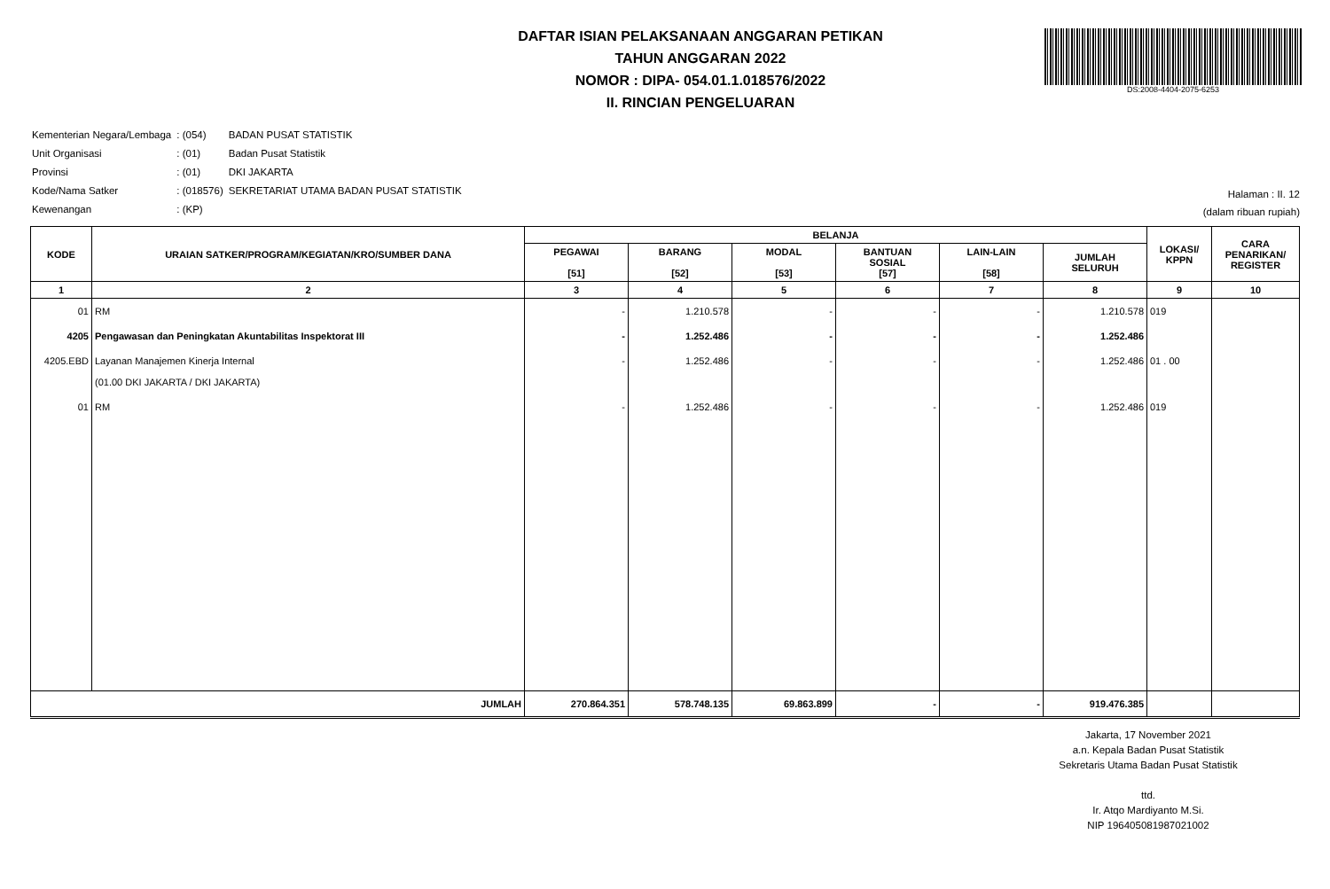DAFTAR ISIAN PELAKSANAAN ANGGARAN PETIKAN
TAHUN ANGGARAN 2022
NOMOR : DIPA- 054.01.1.018576/2022
II. RINCIAN PENGELUARAN
DS:2008-4404-2075-6253
| Kementerian Negara/Lembaga | : (054) | BADAN PUSAT STATISTIK |
| Unit Organisasi | : (01) | Badan Pusat Statistik |
| Provinsi | : (01) | DKI JAKARTA |
| Kode/Nama Satker | : (018576) | SEKRETARIAT UTAMA BADAN PUSAT STATISTIK |
| Kewenangan | : (KP) | |
Halaman : II. 12
(dalam ribuan rupiah)
| KODE | URAIAN SATKER/PROGRAM/KEGIATAN/KRO/SUMBER DANA | BELANJA | | | | | | LOKASI/ KPPN | CARA PENARIKAN/ REGISTER |
| --- | --- | --- | --- | --- | --- | --- | --- | --- | --- |
| | | PEGAWAI [51] | BARANG [52] | MODAL [53] | BANTUAN SOSIAL [57] | LAIN-LAIN [58] | JUMLAH SELURUH | | |
| 1 | 2 | 3 | 4 | 5 | 6 | 7 | 8 | 9 | 10 |
| 01 | RM | - | 1.210.578 | - | - | - | 1.210.578 | 019 | |
| 4205 | Pengawasan dan Peningkatan Akuntabilitas Inspektorat III | - | 1.252.486 | - | - | - | 1.252.486 | | |
| 4205.EBD | Layanan Manajemen Kinerja Internal (01.00 DKI JAKARTA / DKI JAKARTA) | - | 1.252.486 | - | - | - | 1.252.486 | 01 . 00 | |
| 01 | RM | - | 1.252.486 | - | - | - | 1.252.486 | 019 | |
| JUMLAH | | 270.864.351 | 578.748.135 | 69.863.899 | - | - | 919.476.385 | | |
Jakarta, 17 November 2021
a.n. Kepala Badan Pusat Statistik
Sekretaris Utama Badan Pusat Statistik
ttd.
Ir. Atqo Mardiyanto M.Si.
NIP 196405081987021002